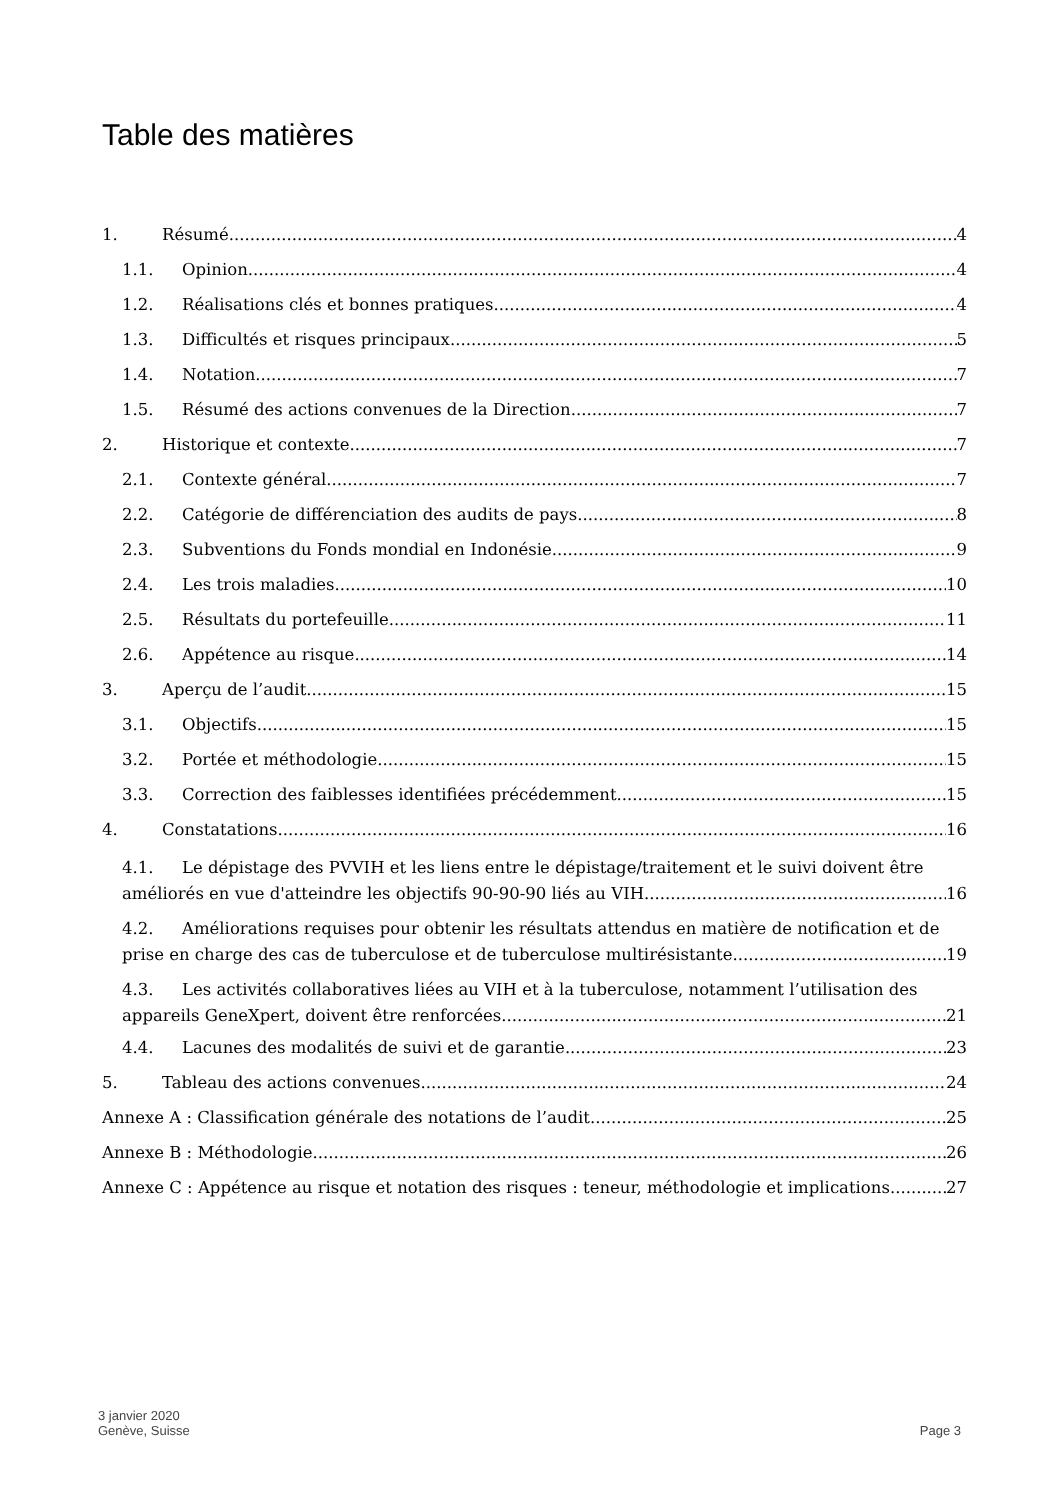Table des matières
1. Résumé 4
1.1. Opinion 4
1.2. Réalisations clés et bonnes pratiques 4
1.3. Difficultés et risques principaux 5
1.4. Notation 7
1.5. Résumé des actions convenues de la Direction 7
2. Historique et contexte 7
2.1. Contexte général 7
2.2. Catégorie de différenciation des audits de pays 8
2.3. Subventions du Fonds mondial en Indonésie 9
2.4. Les trois maladies 10
2.5. Résultats du portefeuille 11
2.6. Appétence au risque 14
3. Aperçu de l’audit 15
3.1. Objectifs 15
3.2. Portée et méthodologie 15
3.3. Correction des faiblesses identifiées précédemment 15
4. Constatations 16
4.1. Le dépistage des PVVIH et les liens entre le dépistage/traitement et le suivi doivent être
améliorés en vue d'atteindre les objectifs 90-90-90 liés au VIH 16
4.2. Améliorations requises pour obtenir les résultats attendus en matière de notification et de
prise en charge des cas de tuberculose et de tuberculose multirésistante 19
4.3. Les activités collaboratives liées au VIH et à la tuberculose, notamment l’utilisation des
appareils GeneXpert, doivent être renforcées 21
4.4. Lacunes des modalités de suivi et de garantie 23
5. Tableau des actions convenues 24
Annexe A : Classification générale des notations de l’audit 25
Annexe B : Méthodologie 26
Annexe C : Appétence au risque et notation des risques : teneur, méthodologie et implications 27
3 janvier 2020
Genève, Suisse
Page 3